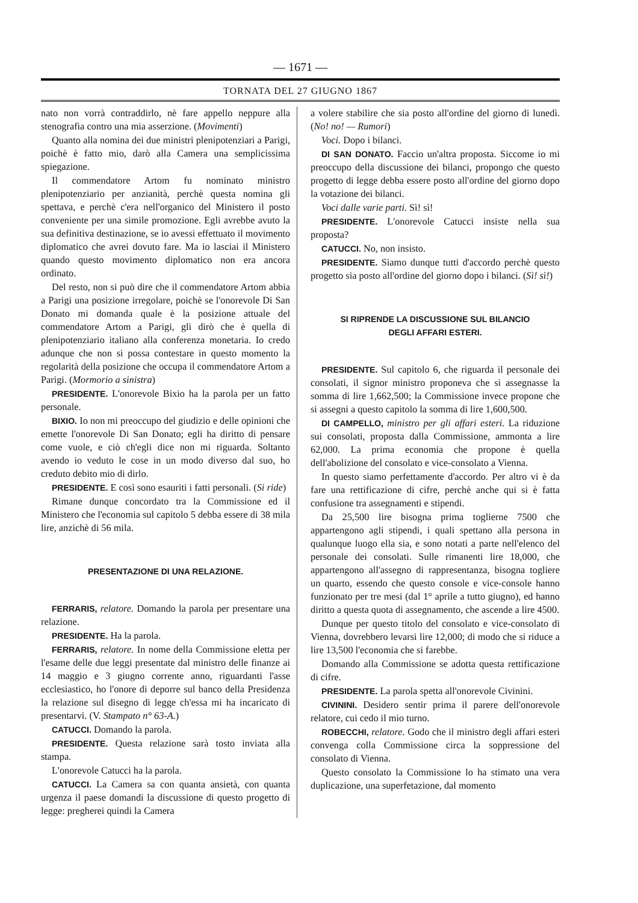— 1671 —
TORNATA DEL 27 GIUGNO 1867
nato non vorrà contraddirlo, nè fare appello neppure alla stenografia contro una mia asserzione. (Movimenti)
Quanto alla nomina dei due ministri plenipotenziari a Parigi, poichè è fatto mio, darò alla Camera una semplicissima spiegazione.
Il commendatore Artom fu nominato ministro plenipotenziario per anzianità, perchè questa nomina gli spettava, e perchè c'era nell'organico del Ministero il posto conveniente per una simile promozione. Egli avrebbe avuto la sua definitiva destinazione, se io avessi effettuato il movimento diplomatico che avrei dovuto fare. Ma io lasciai il Ministero quando questo movimento diplomatico non era ancora ordinato.
Del resto, non si può dire che il commendatore Artom abbia a Parigi una posizione irregolare, poichè se l'onorevole Di San Donato mi domanda quale è la posizione attuale del commendatore Artom a Parigi, gli dirò che è quella di plenipotenziario italiano alla conferenza monetaria. Io credo adunque che non si possa contestare in questo momento la regolarità della posizione che occupa il commendatore Artom a Parigi. (Mormorio a sinistra)
PRESIDENTE. L'onorevole Bixio ha la parola per un fatto personale.
BIXIO. Io non mi preoccupo del giudizio e delle opinioni che emette l'onorevole Di San Donato; egli ha diritto di pensare come vuole, e ciò ch'egli dice non mi riguarda. Soltanto avendo io veduto le cose in un modo diverso dal suo, ho creduto debito mio di dirlo.
PRESIDENTE. E così sono esauriti i fatti personali. (Si ride)
Rimane dunque concordato tra la Commissione ed il Ministero che l'economia sul capitolo 5 debba essere di 38 mila lire, anzichè di 56 mila.
PRESENTAZIONE DI UNA RELAZIONE.
FERRARIS, relatore. Domando la parola per presentare una relazione.
PRESIDENTE. Ha la parola.
FERRARIS, relatore. In nome della Commissione eletta per l'esame delle due leggi presentate dal ministro delle finanze ai 14 maggio e 3 giugno corrente anno, riguardanti l'asse ecclesiastico, ho l'onore di deporre sul banco della Presidenza la relazione sul disegno di legge ch'essa mi ha incaricato di presentarvi. (V. Stampato n° 63-A.)
CATUCCI. Domando la parola.
PRESIDENTE. Questa relazione sarà tosto inviata alla stampa.
L'onorevole Catucci ha la parola.
CATUCCI. La Camera sa con quanta ansietà, con quanta urgenza il paese domandi la discussione di questo progetto di legge: pregherei quindi la Camera
a volere stabilire che sia posto all'ordine del giorno di lunedì. (No! no! — Rumori)
Voci. Dopo i bilanci.
DI SAN DONATO. Faccio un'altra proposta. Siccome io mi preoccupo della discussione dei bilanci, propongo che questo progetto di legge debba essere posto all'ordine del giorno dopo la votazione dei bilanci.
Voci dalle varie parti. Sì! sì!
PRESIDENTE. L'onorevole Catucci insiste nella sua proposta?
CATUCCI. No, non insisto.
PRESIDENTE. Siamo dunque tutti d'accordo perchè questo progetto sia posto all'ordine del giorno dopo i bilanci. (Sì! sì!)
SI RIPRENDE LA DISCUSSIONE SUL BILANCIO
DEGLI AFFARI ESTERI.
PRESIDENTE. Sul capitolo 6, che riguarda il personale dei consolati, il signor ministro proponeva che si assegnasse la somma di lire 1,662,500; la Commissione invece propone che si assegni a questo capitolo la somma di lire 1,600,500.
DI CAMPELLO, ministro per gli affari esteri. La riduzione sui consolati, proposta dalla Commissione, ammonta a lire 62,000. La prima economia che propone è quella dell'abolizione del consolato e vice-consolato a Vienna.
In questo siamo perfettamente d'accordo. Per altro vi è da fare una rettificazione di cifre, perchè anche qui si è fatta confusione tra assegnamenti e stipendi.
Da 25,500 lire bisogna prima toglierne 7500 che appartengono agli stipendi, i quali spettano alla persona in qualunque luogo ella sia, e sono notati a parte nell'elenco del personale dei consolati. Sulle rimanenti lire 18,000, che appartengono all'assegno di rappresentanza, bisogna togliere un quarto, essendo che questo console e vice-console hanno funzionato per tre mesi (dal 1° aprile a tutto giugno), ed hanno diritto a questa quota di assegnamento, che ascende a lire 4500.
Dunque per questo titolo del consolato e vice-consolato di Vienna, dovrebbero levarsi lire 12,000; di modo che si riduce a lire 13,500 l'economia che si farebbe.
Domando alla Commissione se adotta questa rettificazione di cifre.
PRESIDENTE. La parola spetta all'onorevole Civinini.
CIVININI. Desidero sentir prima il parere dell'onorevole relatore, cui cedo il mio turno.
ROBECCHI, relatore. Godo che il ministro degli affari esteri convenga colla Commissione circa la soppressione del consolato di Vienna.
Questo consolato la Commissione lo ha stimato una vera duplicazione, una superfetazione, dal momento